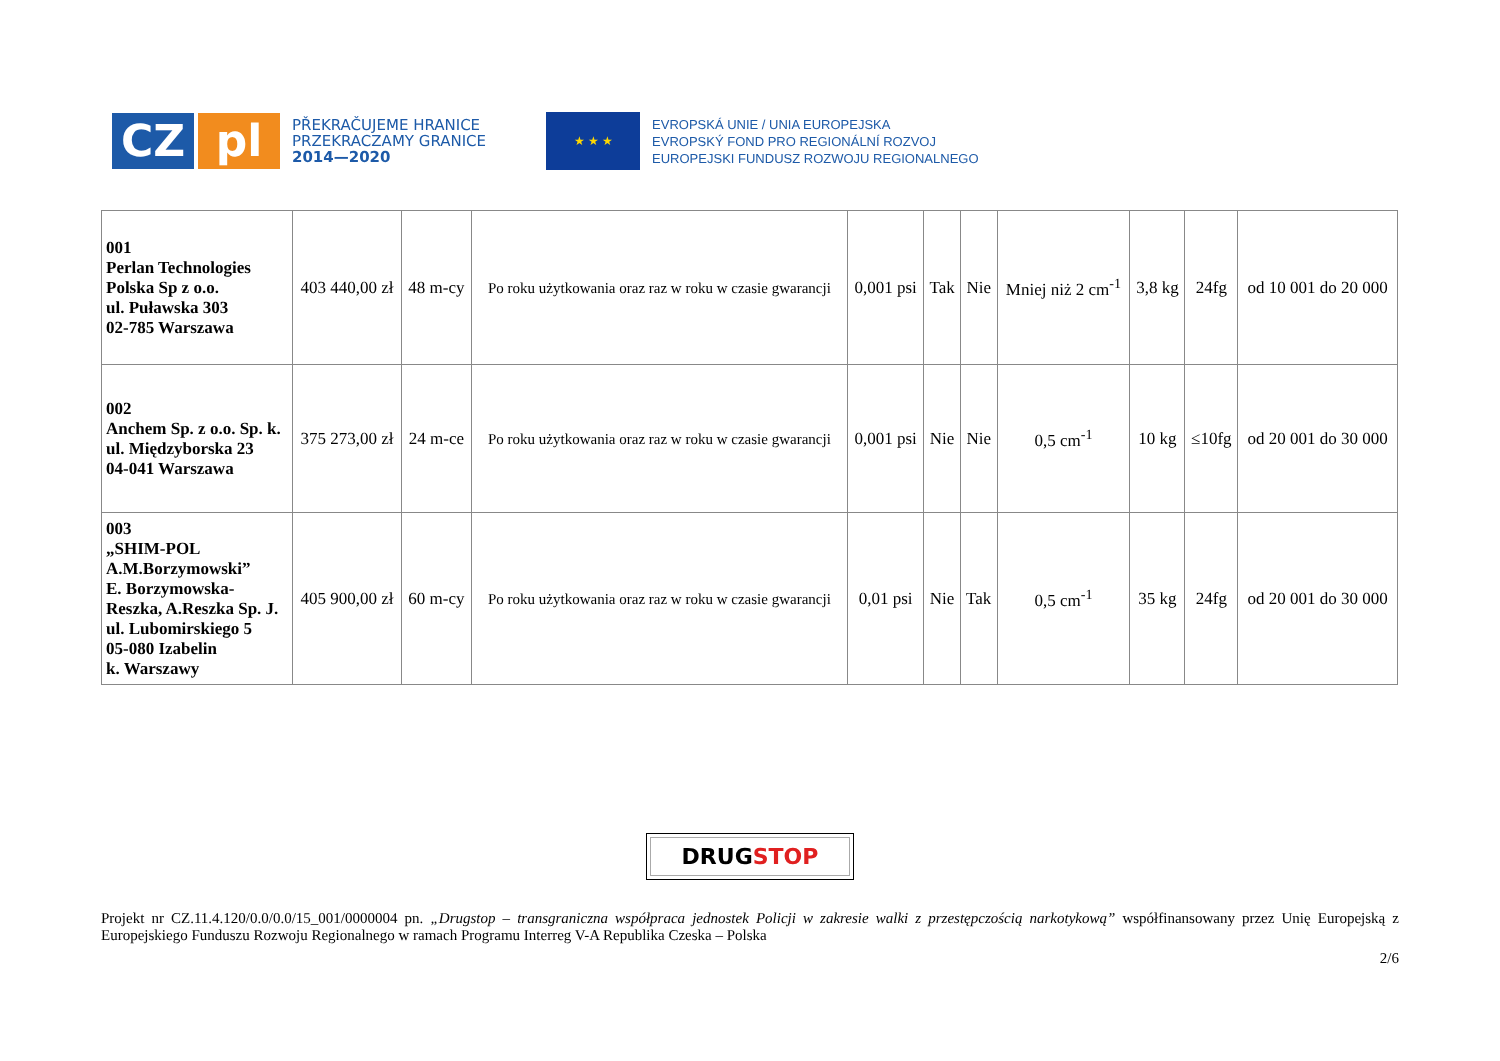CZ pl
PŘEKRAČUJEME HRANICE
PRZEKRACZAMY GRANICE
2014—2020
★ ★ ★
EVROPSKÁ UNIE / UNIA EUROPEJSKA
EVROPSKÝ FOND PRO REGIONÁLNÍ ROZVOJ
EUROPEJSKI FUNDUSZ ROZWOJU REGIONALNEGO
| 001 Perlan Technologies Polska Sp z o.o. ul. Puławska 303 02-785 Warszawa | 403 440,00 zł | 48 m-cy | Po roku użytkowania oraz raz w roku w czasie gwarancji | 0,001 psi | Tak | Nie | Mniej niż 2 cm<sup>-1</sup> | 3,8 kg | 24fg | od 10 001 do 20 000 |
| 002 Anchem Sp. z o.o. Sp. k. ul. Międzyborska 23 04-041 Warszawa | 375 273,00 zł | 24 m-ce | Po roku użytkowania oraz raz w roku w czasie gwarancji | 0,001 psi | Nie | Nie | 0,5 cm<sup>-1</sup> | 10 kg | ≤10fg | od 20 001 do 30 000 |
| 003 „SHIM-POL A.M.Borzymowski” E. Borzymowska-Reszka, A.Reszka Sp. J. ul. Lubomirskiego 5 05-080 Izabelin k. Warszawy | 405 900,00 zł | 60 m-cy | Po roku użytkowania oraz raz w roku w czasie gwarancji | 0,01 psi | Nie | Tak | 0,5 cm<sup>-1</sup> | 35 kg | 24fg | od 20 001 do 30 000 |
DRUGSTOP
Projekt nr CZ.11.4.120/0.0/0.0/15_001/0000004 pn. „Drugstop – transgraniczna współpraca jednostek Policji w zakresie walki z przestępczością narkotykową” współfinansowany przez Unię Europejską z Europejskiego Funduszu Rozwoju Regionalnego w ramach Programu Interreg V-A Republika Czeska – Polska
2/6